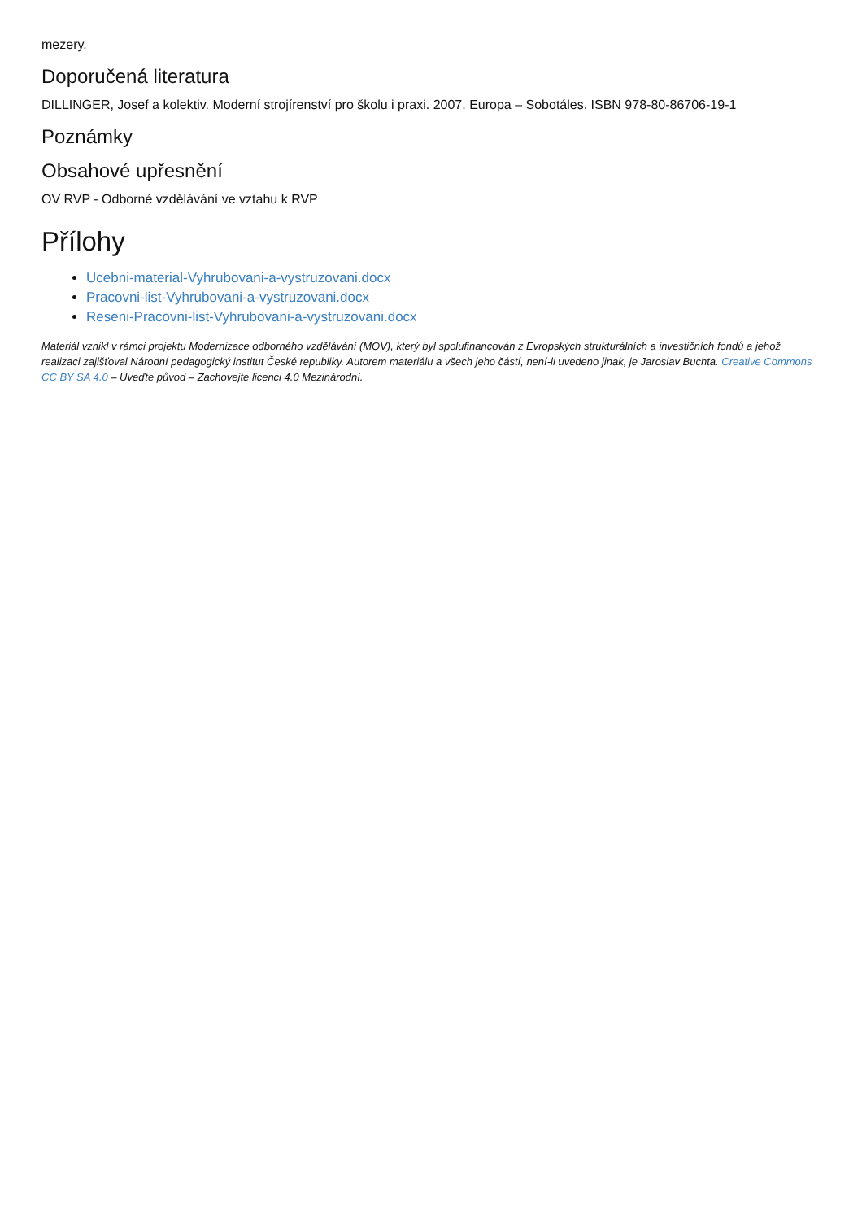mezery.
Doporučená literatura
DILLINGER, Josef a kolektiv. Moderní strojírenství pro školu i praxi. 2007. Europa – Sobotáles. ISBN 978-80-86706-19-1
Poznámky
Obsahové upřesnění
OV RVP - Odborné vzdělávání ve vztahu k RVP
Přílohy
Ucebni-material-Vyhrubovani-a-vystruzovani.docx
Pracovni-list-Vyhrubovani-a-vystruzovani.docx
Reseni-Pracovni-list-Vyhrubovani-a-vystruzovani.docx
Materiál vznikl v rámci projektu Modernizace odborného vzdělávání (MOV), který byl spolufinancován z Evropských strukturálních a investičních fondů a jehož realizaci zajišťoval Národní pedagogický institut České republiky. Autorem materiálu a všech jeho částí, není-li uvedeno jinak, je Jaroslav Buchta. Creative Commons CC BY SA 4.0 – Uveďte původ – Zachovejte licenci 4.0 Mezinárodní.